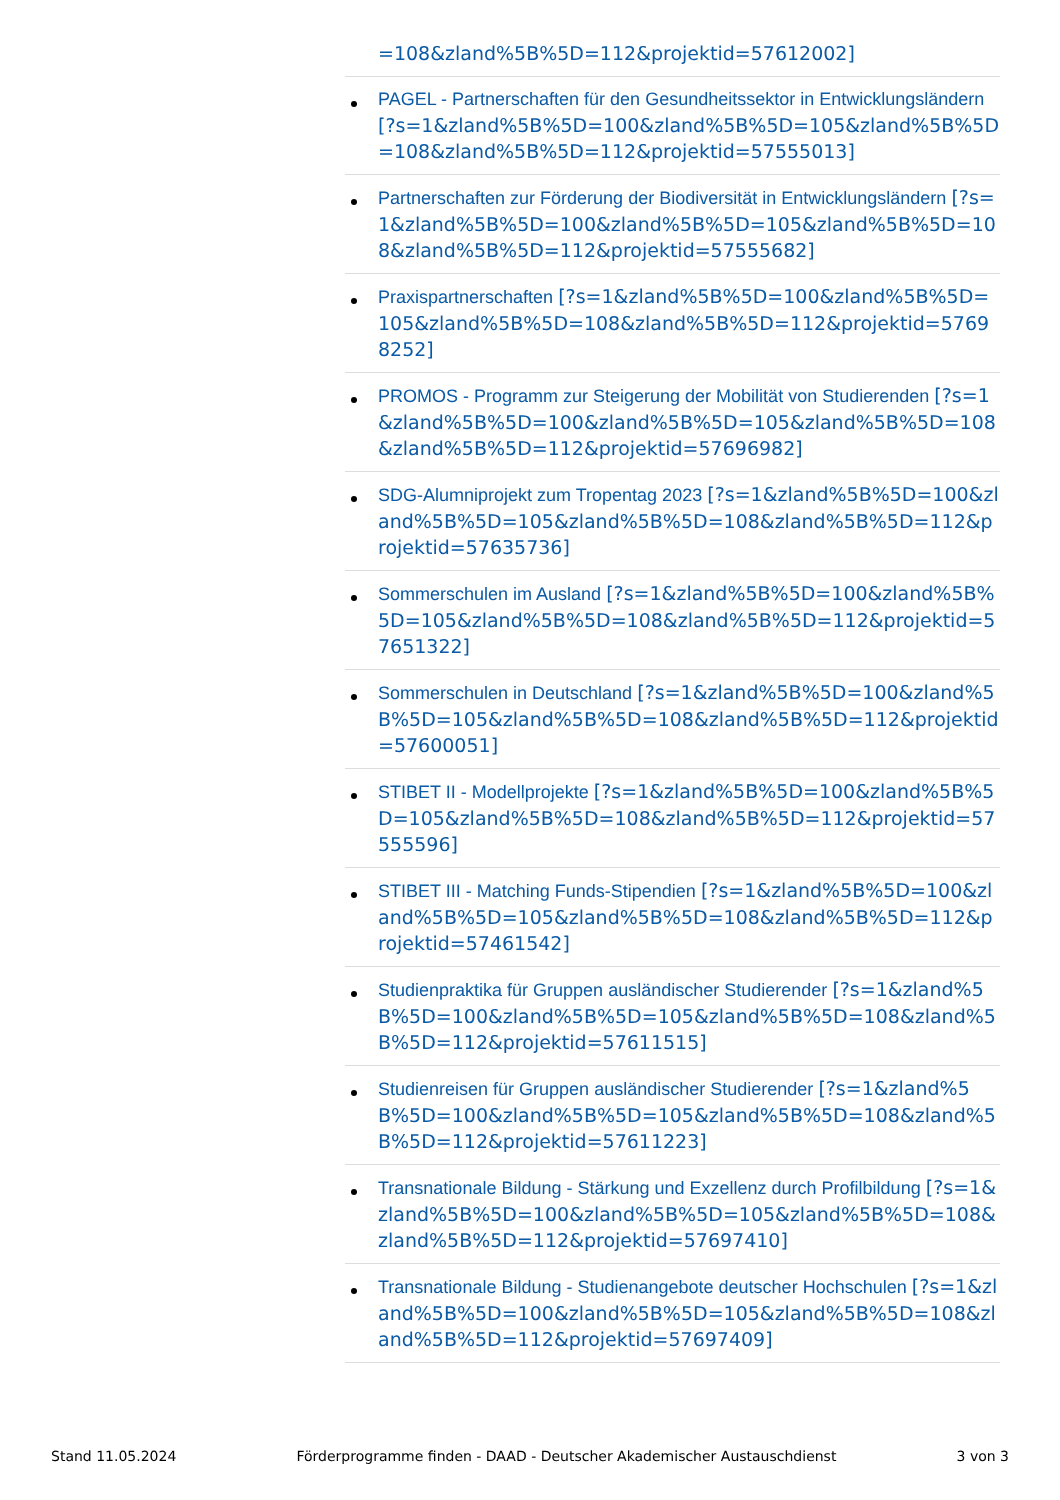=108&zland%5B%5D=112&projektid=57612002]
PAGEL - Partnerschaften für den Gesundheitssektor in Entwicklungsländern [?s=1&zland%5B%5D=100&zland%5B%5D=105&zland%5B%5D=108&zland%5B%5D=112&projektid=57555013]
Partnerschaften zur Förderung der Biodiversität in Entwicklungsländern [?s=1&zland%5B%5D=100&zland%5B%5D=105&zland%5B%5D=108&zland%5B%5D=112&projektid=57555682]
Praxispartnerschaften [?s=1&zland%5B%5D=100&zland%5B%5D=105&zland%5B%5D=108&zland%5B%5D=112&projektid=57698252]
PROMOS - Programm zur Steigerung der Mobilität von Studierenden [?s=1&zland%5B%5D=100&zland%5B%5D=105&zland%5B%5D=108&zland%5B%5D=112&projektid=57696982]
SDG-Alumniprojekt zum Tropentag 2023 [?s=1&zland%5B%5D=100&zland%5B%5D=105&zland%5B%5D=108&zland%5B%5D=112&projektid=57635736]
Sommerschulen im Ausland [?s=1&zland%5B%5D=100&zland%5B%5D=105&zland%5B%5D=108&zland%5B%5D=112&projektid=57651322]
Sommerschulen in Deutschland [?s=1&zland%5B%5D=100&zland%5B%5D=105&zland%5B%5D=108&zland%5B%5D=112&projektid=57600051]
STIBET II - Modellprojekte [?s=1&zland%5B%5D=100&zland%5B%5D=105&zland%5B%5D=108&zland%5B%5D=112&projektid=57555596]
STIBET III - Matching Funds-Stipendien [?s=1&zland%5B%5D=100&zland%5B%5D=105&zland%5B%5D=108&zland%5B%5D=112&projektid=57461542]
Studienpraktika für Gruppen ausländischer Studierender [?s=1&zland%5B%5D=100&zland%5B%5D=105&zland%5B%5D=108&zland%5B%5D=112&projektid=57611515]
Studienreisen für Gruppen ausländischer Studierender [?s=1&zland%5B%5D=100&zland%5B%5D=105&zland%5B%5D=108&zland%5B%5D=112&projektid=57611223]
Transnationale Bildung - Stärkung und Exzellenz durch Profilbildung [?s=1&zland%5B%5D=100&zland%5B%5D=105&zland%5B%5D=108&zland%5B%5D=112&projektid=57697410]
Transnationale Bildung - Studienangebote deutscher Hochschulen [?s=1&zland%5B%5D=100&zland%5B%5D=105&zland%5B%5D=108&zland%5B%5D=112&projektid=57697409]
Stand 11.05.2024 Förderprogramme finden - DAAD - Deutscher Akademischer Austauschdienst 3 von 3